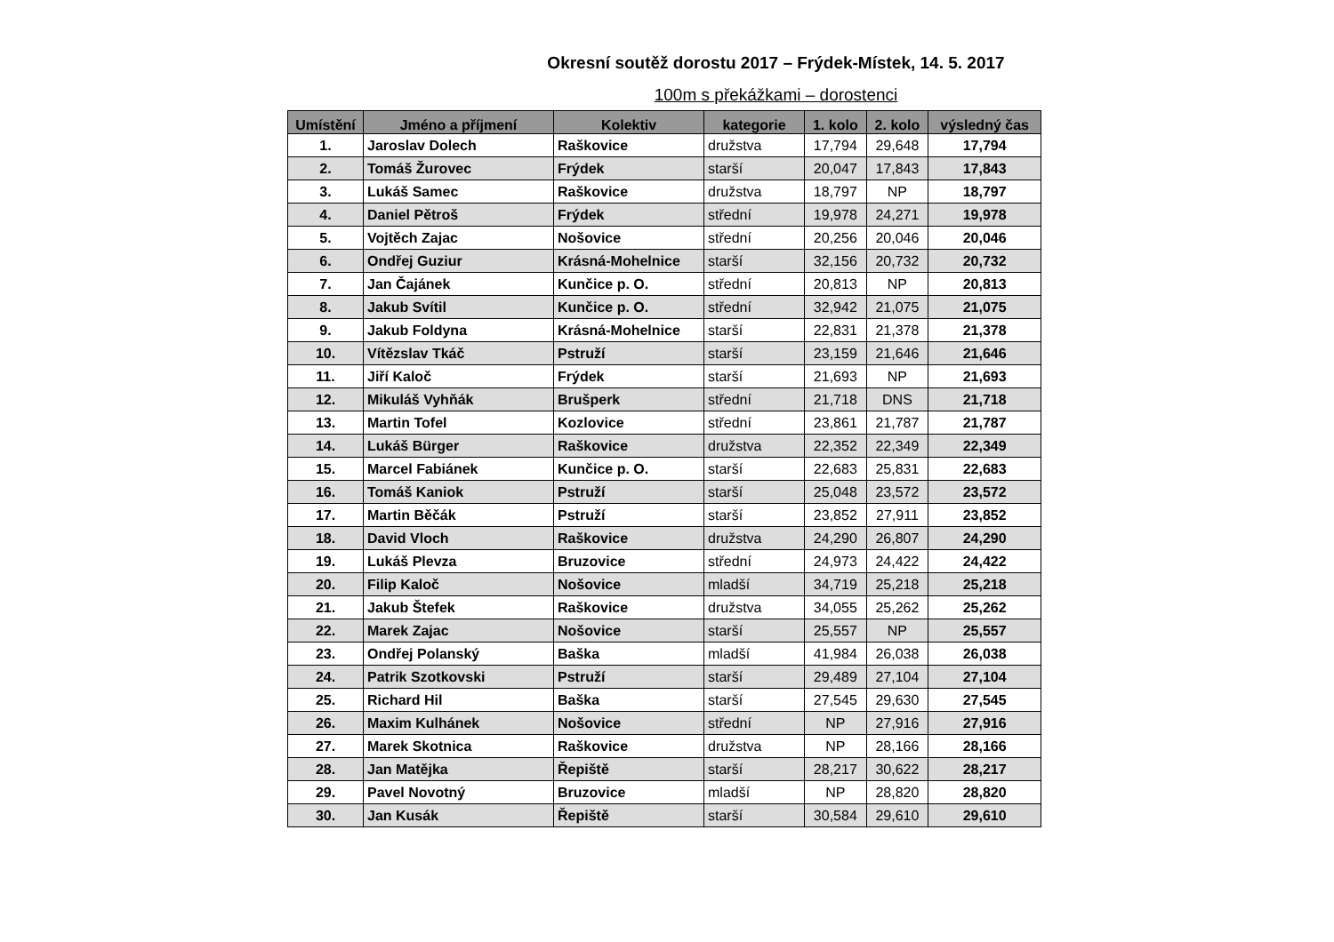Okresní soutěž dorostu 2017 – Frýdek-Místek, 14. 5. 2017
100m s překážkami – dorostenci
| Umístění | Jméno a příjmení | Kolektiv | kategorie | 1. kolo | 2. kolo | výsledný čas |
| --- | --- | --- | --- | --- | --- | --- |
| 1. | Jaroslav Dolech | Raškovice | družstva | 17,794 | 29,648 | 17,794 |
| 2. | Tomáš Žurovec | Frýdek | starší | 20,047 | 17,843 | 17,843 |
| 3. | Lukáš Samec | Raškovice | družstva | 18,797 | NP | 18,797 |
| 4. | Daniel Pětroš | Frýdek | střední | 19,978 | 24,271 | 19,978 |
| 5. | Vojtěch Zajac | Nošovice | střední | 20,256 | 20,046 | 20,046 |
| 6. | Ondřej Guziur | Krásná-Mohelnice | starší | 32,156 | 20,732 | 20,732 |
| 7. | Jan Čajánek | Kunčice p. O. | střední | 20,813 | NP | 20,813 |
| 8. | Jakub Svítil | Kunčice p. O. | střední | 32,942 | 21,075 | 21,075 |
| 9. | Jakub Foldyna | Krásná-Mohelnice | starší | 22,831 | 21,378 | 21,378 |
| 10. | Vítězslav Tkáč | Pstruží | starší | 23,159 | 21,646 | 21,646 |
| 11. | Jiří Kaloč | Frýdek | starší | 21,693 | NP | 21,693 |
| 12. | Mikuláš Vyhňák | Brušperk | střední | 21,718 | DNS | 21,718 |
| 13. | Martin Tofel | Kozlovice | střední | 23,861 | 21,787 | 21,787 |
| 14. | Lukáš Bürger | Raškovice | družstva | 22,352 | 22,349 | 22,349 |
| 15. | Marcel Fabiánek | Kunčice p. O. | starší | 22,683 | 25,831 | 22,683 |
| 16. | Tomáš Kaniok | Pstruží | starší | 25,048 | 23,572 | 23,572 |
| 17. | Martin Běčák | Pstruží | starší | 23,852 | 27,911 | 23,852 |
| 18. | David Vloch | Raškovice | družstva | 24,290 | 26,807 | 24,290 |
| 19. | Lukáš Plevza | Bruzovice | střední | 24,973 | 24,422 | 24,422 |
| 20. | Filip Kaloč | Nošovice | mladší | 34,719 | 25,218 | 25,218 |
| 21. | Jakub Štefek | Raškovice | družstva | 34,055 | 25,262 | 25,262 |
| 22. | Marek Zajac | Nošovice | starší | 25,557 | NP | 25,557 |
| 23. | Ondřej Polanský | Baška | mladší | 41,984 | 26,038 | 26,038 |
| 24. | Patrik Szotkovski | Pstruží | starší | 29,489 | 27,104 | 27,104 |
| 25. | Richard Hil | Baška | starší | 27,545 | 29,630 | 27,545 |
| 26. | Maxim Kulhánek | Nošovice | střední | NP | 27,916 | 27,916 |
| 27. | Marek Skotnica | Raškovice | družstva | NP | 28,166 | 28,166 |
| 28. | Jan Matějka | Řepiště | starší | 28,217 | 30,622 | 28,217 |
| 29. | Pavel Novotný | Bruzovice | mladší | NP | 28,820 | 28,820 |
| 30. | Jan Kusák | Řepiště | starší | 30,584 | 29,610 | 29,610 |